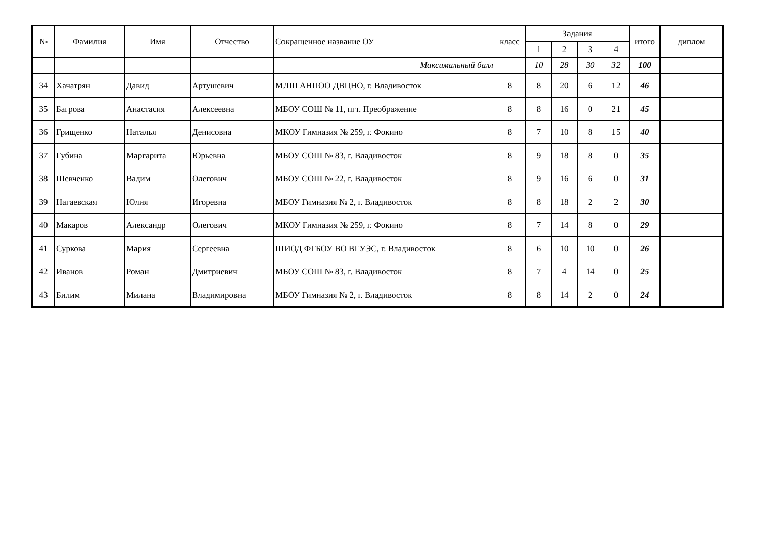| № | Фамилия | Имя | Отчество | Сокращенное название ОУ | класс | Задания | | | | итого | диплом |
| --- | --- | --- | --- | --- | --- | --- | --- | --- | --- | --- | --- |
| | | | | | | 1 | 2 | 3 | 4 | | |
| | | | | Максимальный балл | | 10 | 28 | 30 | 32 | 100 | |
| 34 | Хачатрян | Давид | Артушевич | МЛШ АНПОО ДВЦНО, г. Владивосток | 8 | 8 | 20 | 6 | 12 | 46 | |
| 35 | Багрова | Анастасия | Алексеевна | МБОУ СОШ № 11, пгт. Преображение | 8 | 8 | 16 | 0 | 21 | 45 | |
| 36 | Грищенко | Наталья | Денисовна | МКОУ Гимназия № 259, г. Фокино | 8 | 7 | 10 | 8 | 15 | 40 | |
| 37 | Губина | Маргарита | Юрьевна | МБОУ СОШ № 83, г. Владивосток | 8 | 9 | 18 | 8 | 0 | 35 | |
| 38 | Шевченко | Вадим | Олегович | МБОУ СОШ № 22, г. Владивосток | 8 | 9 | 16 | 6 | 0 | 31 | |
| 39 | Нагаевская | Юлия | Игоревна | МБОУ Гимназия № 2, г. Владивосток | 8 | 8 | 18 | 2 | 2 | 30 | |
| 40 | Макаров | Александр | Олегович | МКОУ Гимназия № 259, г. Фокино | 8 | 7 | 14 | 8 | 0 | 29 | |
| 41 | Суркова | Мария | Сергеевна | ШИОД ФГБОУ ВО ВГУЭС, г. Владивосток | 8 | 6 | 10 | 10 | 0 | 26 | |
| 42 | Иванов | Роман | Дмитриевич | МБОУ СОШ № 83, г. Владивосток | 8 | 7 | 4 | 14 | 0 | 25 | |
| 43 | Билим | Милана | Владимировна | МБОУ Гимназия № 2, г. Владивосток | 8 | 8 | 14 | 2 | 0 | 24 | |